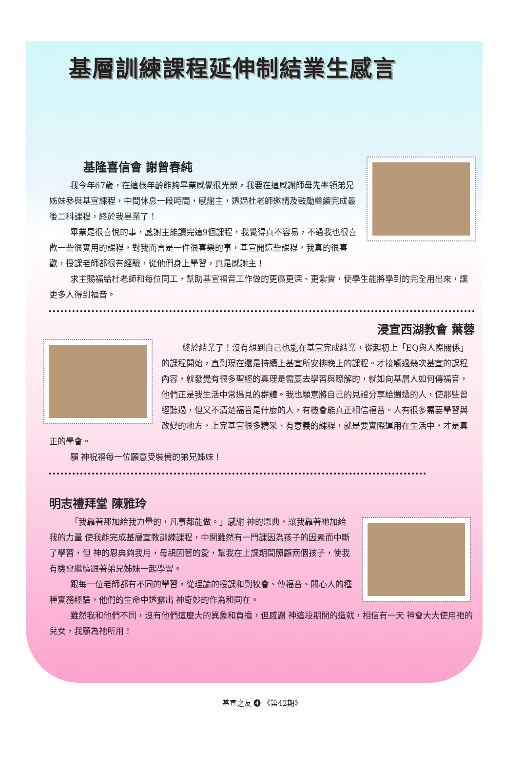基層訓練課程延伸制結業生感言
基隆喜信會 謝曾春純
我今年67歲，在這樣年齡能夠畢業感覺很光榮，我要在這感謝師母先率領弟兄姊妹參與基宣課程，中間休息一段時間，感謝主，透過杜老師邀請及鼓勵繼續完成最後二科課程，終於我畢業了！
畢業是很喜悅的事，感謝主能讀完這9個課程，我覺得真不容易，不過我也很喜歡一些很實用的課程，對我而言是一件很喜樂的事，基宣開這些課程，我真的很喜歡，授課老師都很有經驗，從他們身上學習，真是感謝主！
求主賜福給杜老師和每位同工，幫助基宣福音工作做的更廣更深、更紮實，使學生能將學到的完全用出來，讓更多人得到福音。
浸宣西湖教會 葉蓉
終於結業了！沒有想到自己也能在基宣完成結業，從起初上「EQ與人際關係」的課程開始，直到現在還是持續上基宣所安排晚上的課程。才接觸過幾次基宣的課程內容，就發覺有很多聖經的真理是需要去學習與瞭解的，就如向基層人如何傳福音，他們正是我生活中常遇見的群體。我也願意將自己的見證分享給週遭的人，使那些曾經聽過，但又不清楚福音是什麼的人，有機會能真正相信福音。人有很多需要學習與改變的地方，上完基宣很多精采、有意義的課程，就是要實際運用在生活中，才是真正的學會。
願 神祝福每一位願意受裝備的弟兄姊妹！
明志禮拜堂 陳雅玲
「我靠著那加給我力量的，凡事都能做。」感謝 神的恩典，讓我靠著祂加給我的力量 使我能完成基層宣教訓練課程，中間雖然有一門課因為孩子的因素而中斷了學習，但 神的恩典夠我用，母親因著的愛，幫我在上課期間照顧兩個孩子，使我有機會繼續跟著弟兄姊妹一起學習。
跟每一位老師都有不同的學習，從理論的授課和到牧會、傳福音、關心人的種種實務經驗，他們的生命中透露出 神奇妙的作為和同在。
雖然我和他們不同，沒有他們這麼大的異象和負擔，但感謝 神這段期間的造就，相信有一天 神會大大使用祂的兒女，我願為祂所用！
基宣之友 ❹ 《第42期》